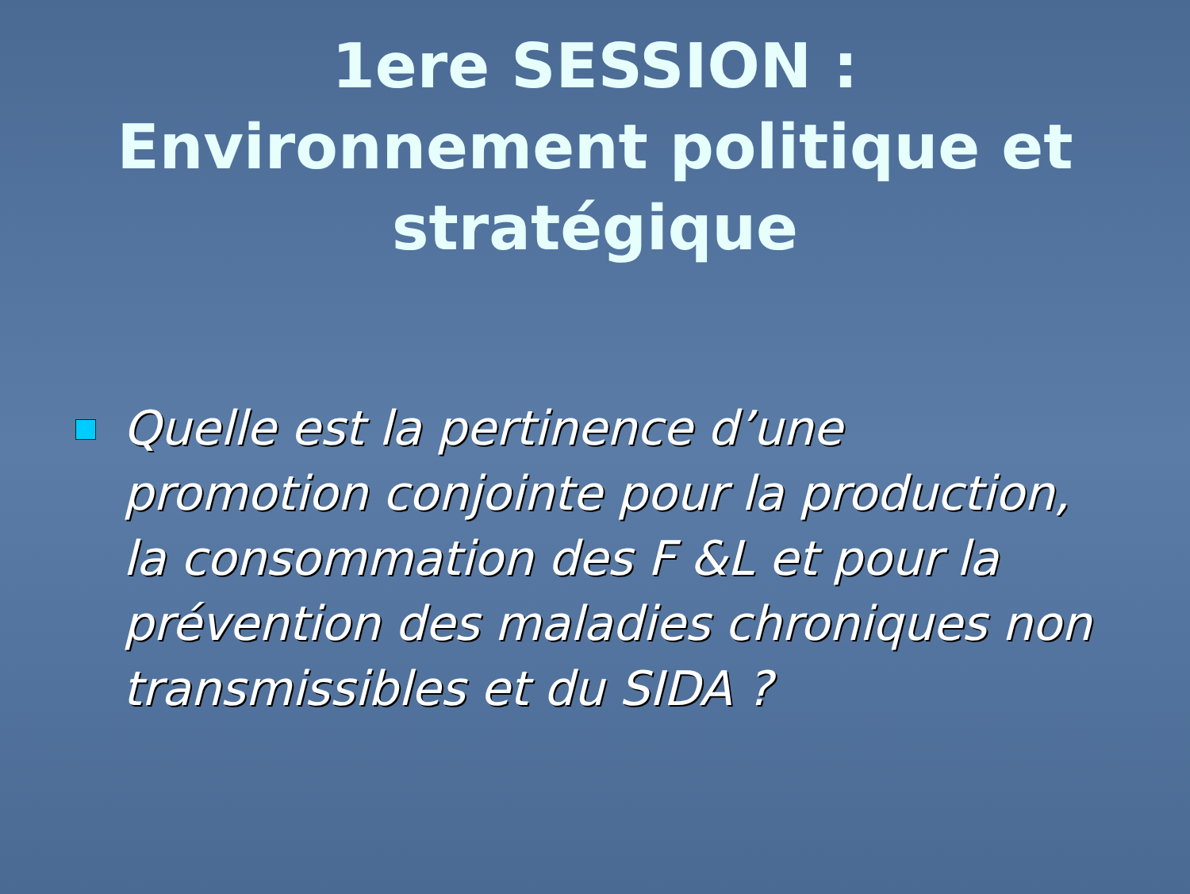1ere SESSION : Environnement politique et stratégique
Quelle est la pertinence d’une promotion conjointe pour la production, la consommation des F &L et pour la prévention des maladies chroniques non transmissibles et du SIDA ?